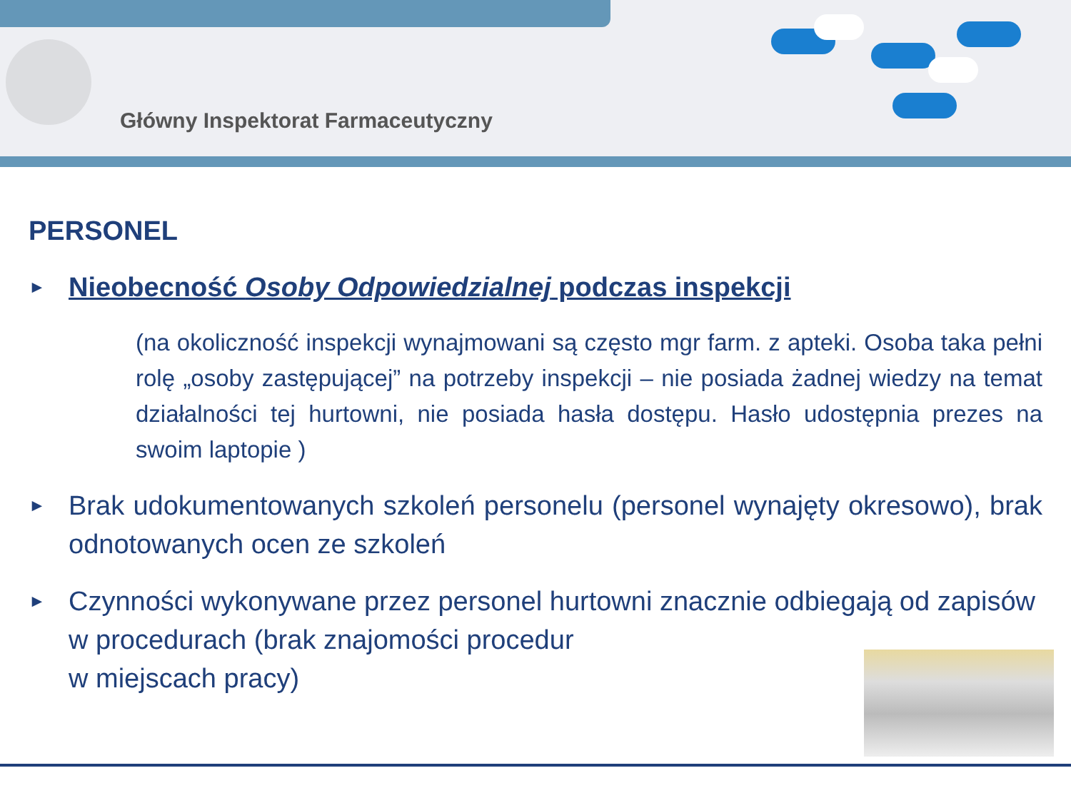Główny Inspektorat Farmaceutyczny
PERSONEL
►
Nieobecność Osoby Odpowiedzialnej podczas inspekcji
(na okoliczność inspekcji wynajmowani są często mgr farm. z apteki. Osoba taka pełni rolę „osoby zastępującej” na potrzeby inspekcji – nie posiada żadnej wiedzy na temat działalności tej hurtowni, nie posiada hasła dostępu. Hasło udostępnia prezes na swoim laptopie )
►
Brak udokumentowanych szkoleń personelu (personel wynajęty okresowo), brak odnotowanych ocen ze szkoleń
►
Czynności wykonywane przez personel hurtowni znacznie odbiegają od zapisów w procedurach (brak znajomości procedur
w miejscach pracy)